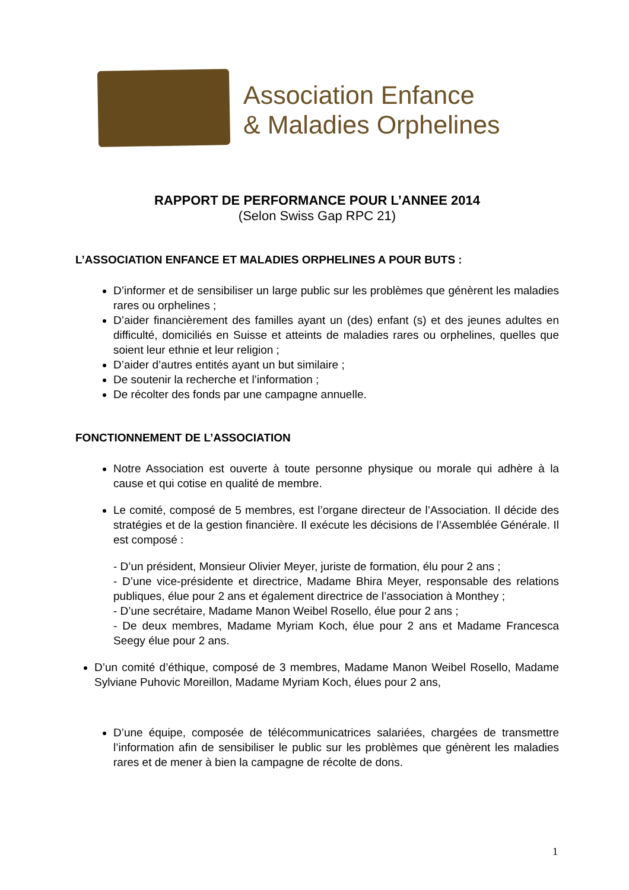Association Enfance
& Maladies Orphelines
RAPPORT DE PERFORMANCE POUR L’ANNEE 2014
(Selon Swiss Gap RPC 21)
L’ASSOCIATION ENFANCE ET MALADIES ORPHELINES A POUR BUTS :
D’informer et de sensibiliser un large public sur les problèmes que génèrent les maladies rares ou orphelines ;
D’aider financièrement des familles ayant un (des) enfant (s) et des jeunes adultes en difficulté, domiciliés en Suisse et atteints de maladies rares ou orphelines, quelles que soient leur ethnie et leur religion ;
D’aider d’autres entités ayant un but similaire ;
De soutenir la recherche et l’information ;
De récolter des fonds par une campagne annuelle.
FONCTIONNEMENT DE L’ASSOCIATION
Notre Association est ouverte à toute personne physique ou morale qui adhère à la cause et qui cotise en qualité de membre.
Le comité, composé de 5 membres, est l’organe directeur de l’Association. Il décide des stratégies et de la gestion financière. Il exécute les décisions de l’Assemblée Générale. Il est composé :
- D’un président, Monsieur Olivier Meyer, juriste de formation, élu pour 2 ans ;
- D’une vice-présidente et directrice, Madame Bhira Meyer, responsable des relations publiques, élue pour 2 ans et également directrice de l’association à Monthey ;
- D’une secrétaire, Madame Manon Weibel Rosello, élue pour 2 ans ;
- De deux membres, Madame Myriam Koch, élue pour 2 ans et Madame Francesca Seegy élue pour 2 ans.
D’un comité d’éthique, composé de 3 membres, Madame Manon Weibel Rosello, Madame Sylviane Puhovic Moreillon, Madame Myriam Koch, élues pour 2 ans,
D’une équipe, composée de télécommunicatrices salariées, chargées de transmettre l’information afin de sensibiliser le public sur les problèmes que génèrent les maladies rares et de mener à bien la campagne de récolte de dons.
1